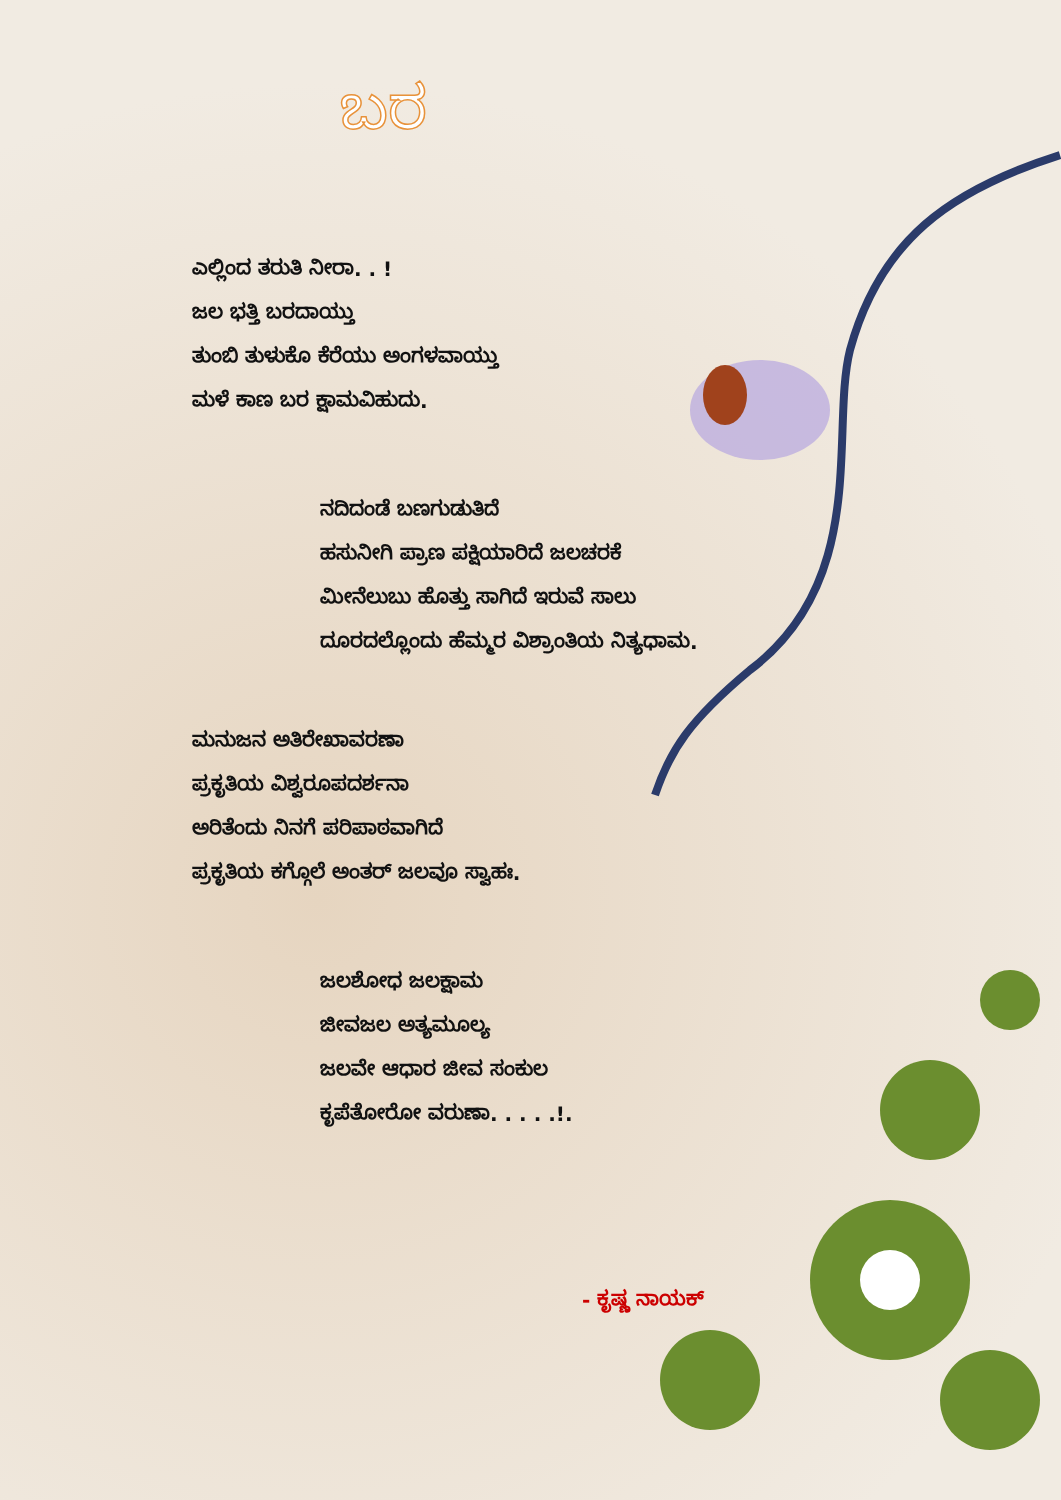ಬರ
ಎಲ್ಲಿಂದ ತರುತಿ ನೀರಾ. . !
ಜಲ ಭತ್ತಿ ಬರದಾಯ್ತು
ತುಂಬಿ ತುಳುಕೊ ಕೆರೆಯು ಅಂಗಳವಾಯ್ತು
ಮಳೆ ಕಾಣ ಬರ ಕ್ಷಾಮವಿಹುದು.
ನದಿದಂಡೆ ಬಣಗುಡುತಿದೆ
ಹಸುನೀಗಿ ಪ್ರಾಣ ಪಕ್ಷಿಯಾರಿದೆ ಜಲಚರಕೆ
ಮೀನೆಲುಬು ಹೊತ್ತು ಸಾಗಿದೆ ಇರುವೆ ಸಾಲು
ದೂರದಲ್ಲೊಂದು ಹೆಮ್ಮರ ವಿಶ್ರಾಂತಿಯ ನಿತ್ಯಧಾಮ.
ಮನುಜನ ಅತಿರೇಖಾವರಣಾ
ಪ್ರಕೃತಿಯ ವಿಶ್ವರೂಪದರ್ಶನಾ
ಅರಿತೆಂದು ನಿನಗೆ ಪರಿಪಾಠವಾಗಿದೆ
ಪ್ರಕೃತಿಯ ಕಗ್ಗೊಲೆ ಅಂತರ್ ಜಲವೂ ಸ್ವಾಹಃ.
ಜಲಶೋಧ ಜಲಕ್ಷಾಮ
ಜೀವಜಲ ಅತ್ಯಮೂಲ್ಯ
ಜಲವೇ ಆಧಾರ ಜೀವ ಸಂಕುಲ
ಕೃಪೆತೋರೋ ವರುಣಾ. . . . .!.
- ಕೃಷ್ಣ ನಾಯಕ್